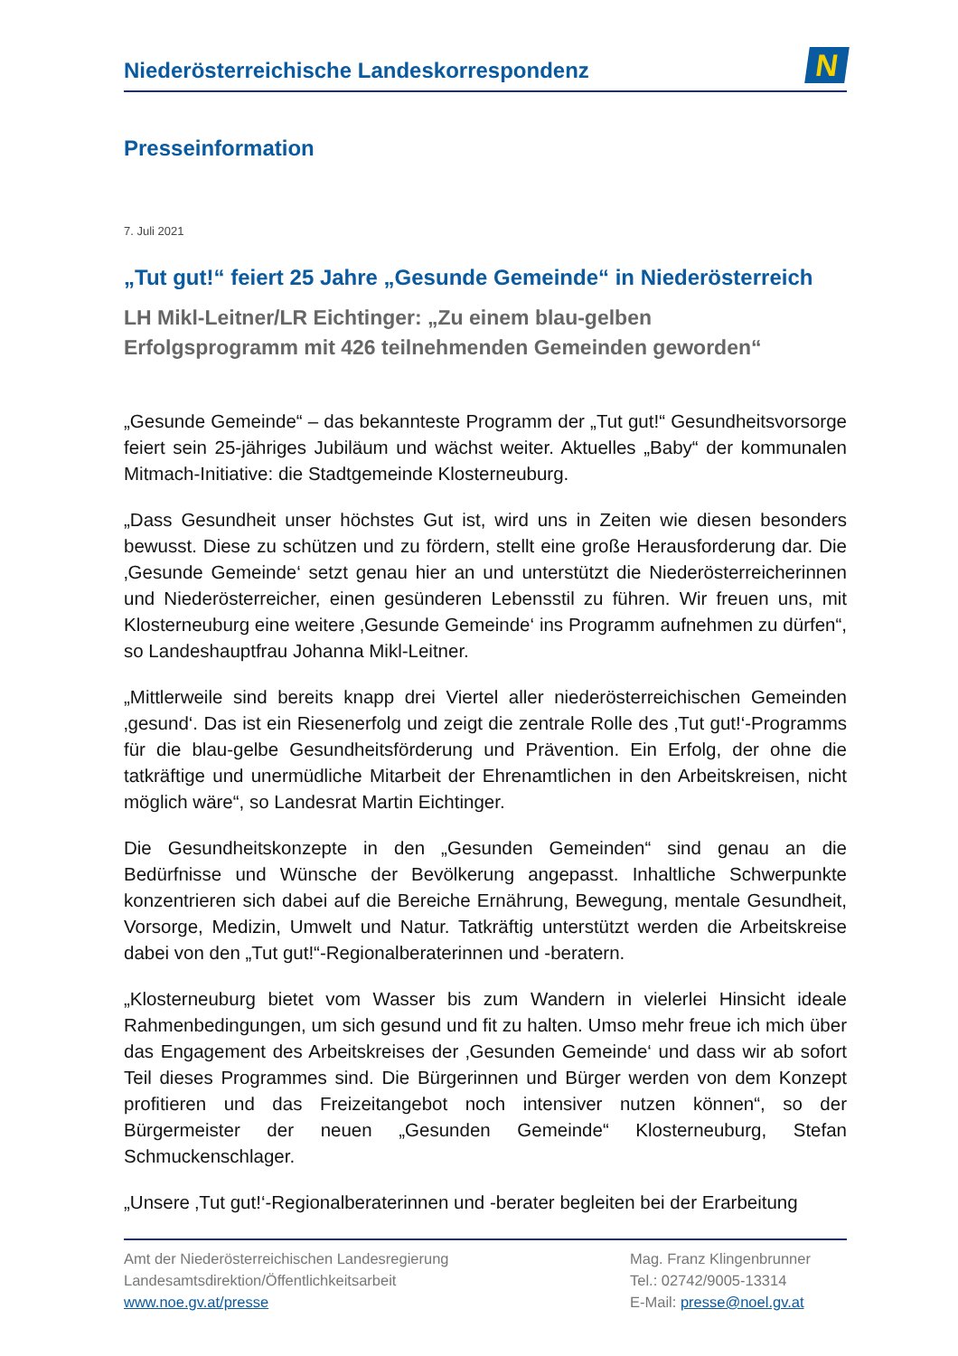Niederösterreichische Landeskorrespondenz
N
Presseinformation
7. Juli 2021
„Tut gut!“ feiert 25 Jahre „Gesunde Gemeinde“ in Niederösterreich
LH Mikl-Leitner/LR Eichtinger: „Zu einem blau-gelben
Erfolgsprogramm mit 426 teilnehmenden Gemeinden geworden“
„Gesunde Gemeinde“ – das bekannteste Programm der „Tut gut!“ Gesundheitsvorsorge feiert sein 25-jähriges Jubiläum und wächst weiter. Aktuelles „Baby“ der kommunalen Mitmach-Initiative: die Stadtgemeinde Klosterneuburg.
„Dass Gesundheit unser höchstes Gut ist, wird uns in Zeiten wie diesen besonders bewusst. Diese zu schützen und zu fördern, stellt eine große Herausforderung dar. Die ‚Gesunde Gemeinde‘ setzt genau hier an und unterstützt die Niederösterreicherinnen und Niederösterreicher, einen gesünderen Lebensstil zu führen. Wir freuen uns, mit Klosterneuburg eine weitere ‚Gesunde Gemeinde‘ ins Programm aufnehmen zu dürfen“, so Landeshauptfrau Johanna Mikl-Leitner.
„Mittlerweile sind bereits knapp drei Viertel aller niederösterreichischen Gemeinden ‚gesund‘. Das ist ein Riesenerfolg und zeigt die zentrale Rolle des ‚Tut gut!‘-Programms für die blau-gelbe Gesundheitsförderung und Prävention. Ein Erfolg, der ohne die tatkräftige und unermüdliche Mitarbeit der Ehrenamtlichen in den Arbeitskreisen, nicht möglich wäre“, so Landesrat Martin Eichtinger.
Die Gesundheitskonzepte in den „Gesunden Gemeinden“ sind genau an die Bedürfnisse und Wünsche der Bevölkerung angepasst. Inhaltliche Schwerpunkte konzentrieren sich dabei auf die Bereiche Ernährung, Bewegung, mentale Gesundheit, Vorsorge, Medizin, Umwelt und Natur. Tatkräftig unterstützt werden die Arbeitskreise dabei von den „Tut gut!“-Regionalberaterinnen und -beratern.
„Klosterneuburg bietet vom Wasser bis zum Wandern in vielerlei Hinsicht ideale Rahmenbedingungen, um sich gesund und fit zu halten. Umso mehr freue ich mich über das Engagement des Arbeitskreises der ‚Gesunden Gemeinde‘ und dass wir ab sofort Teil dieses Programmes sind. Die Bürgerinnen und Bürger werden von dem Konzept profitieren und das Freizeitangebot noch intensiver nutzen können“, so der Bürgermeister der neuen „Gesunden Gemeinde“ Klosterneuburg, Stefan Schmuckenschlager.
„Unsere ‚Tut gut!‘-Regionalberaterinnen und -berater begleiten bei der Erarbeitung
Amt der Niederösterreichischen Landesregierung
Landesamtsdirektion/Öffentlichkeitsarbeit
www.noe.gv.at/presse
Mag. Franz Klingenbrunner
Tel.: 02742/9005-13314
E-Mail: presse@noel.gv.at